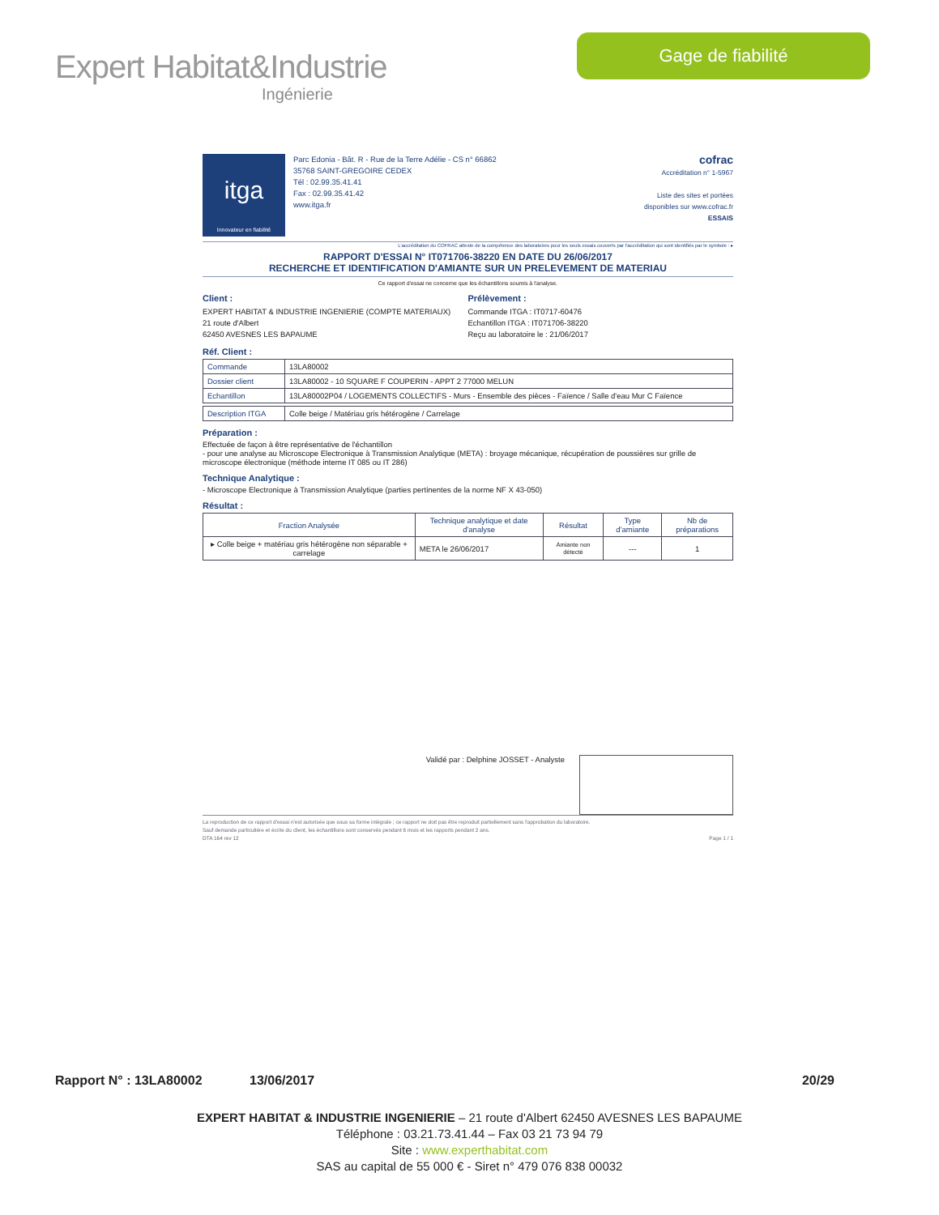Expert Habitat&Industrie
Ingénierie
Gage de fiabilité
itga
Innovateur en fiabilité
Parc Edonia - Bât. R - Rue de la Terre Adélie - CS n° 66862
35768 SAINT-GREGOIRE CEDEX
Tél : 02.99.35.41.41
Fax : 02.99.35.41.42
www.itga.fr
cofrac
Accréditation n° 1-5967
Liste des sites et portées
disponibles sur www.cofrac.fr
ESSAIS
L'accréditation du COFRAC atteste de la compétence des laboratoires pour les seuls essais couverts par l'accréditation qui sont identifiés par le symbole : ▸
RAPPORT D'ESSAI N° IT071706-38220 EN DATE DU 26/06/2017
RECHERCHE ET IDENTIFICATION D'AMIANTE SUR UN PRELEVEMENT DE MATERIAU
Ce rapport d'essai ne concerne que les échantillons soumis à l'analyse.
Client :
EXPERT HABITAT & INDUSTRIE INGENIERIE (COMPTE MATERIAUX)
21 route d'Albert
62450 AVESNES LES BAPAUME
Prélèvement :
Commande ITGA : IT0717-60476
Echantillon ITGA : IT071706-38220
Reçu au laboratoire le : 21/06/2017
Réf. Client :
| Commande | 13LA80002 |
| Dossier client | 13LA80002 - 10 SQUARE F COUPERIN - APPT 2 77000 MELUN |
| Echantillon | 13LA80002P04 / LOGEMENTS COLLECTIFS - Murs - Ensemble des pièces - Faïence / Salle d'eau Mur C Faïence |
| Description ITGA | Colle beige / Matériau gris hétérogène / Carrelage |
Préparation :
Effectuée de façon à être représentative de l'échantillon
- pour une analyse au Microscope Electronique à Transmission Analytique (META) : broyage mécanique, récupération de poussières sur grille de microscope électronique (méthode interne IT 085 ou IT 286)
Technique Analytique :
- Microscope Electronique à Transmission Analytique (parties pertinentes de la norme NF X 43-050)
Résultat :
| Fraction Analysée | Technique analytique et date d'analyse | Résultat | Type d'amiante | Nb de préparations |
| --- | --- | --- | --- | --- |
| ▸ Colle beige + matériau gris hétérogène non séparable + carrelage | META le 26/06/2017 | Amiante non détecté | --- | 1 |
Validé par : Delphine JOSSET - Analyste
La reproduction de ce rapport d'essai n'est autorisée que sous sa forme intégrale ; ce rapport ne doit pas être reproduit partiellement sans l'approbation du laboratoire.
Sauf demande particulière et écrite du client, les échantillons sont conservés pendant 6 mois et les rapports pendant 2 ans.
DTA 164 rev 12 Page 1 / 1
Rapport N° : 13LA80002 13/06/2017 20/29
EXPERT HABITAT & INDUSTRIE INGENIERIE – 21 route d'Albert 62450 AVESNES LES BAPAUME
Téléphone : 03.21.73.41.44 – Fax 03 21 73 94 79
Site : www.experthabitat.com
SAS au capital de 55 000 € - Siret n° 479 076 838 00032